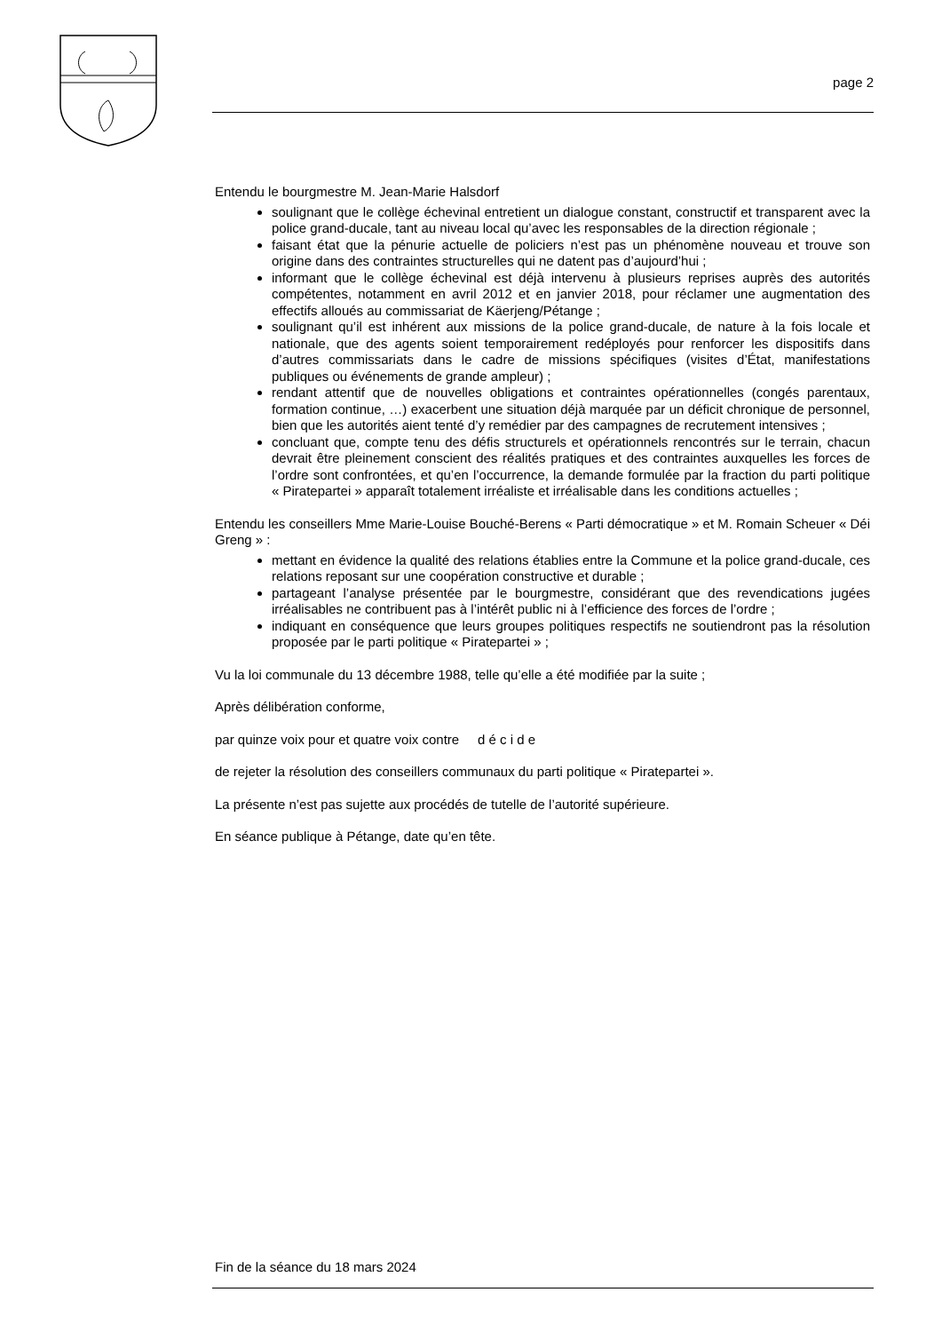page 2
Entendu le bourgmestre M. Jean-Marie Halsdorf
soulignant que le collège échevinal entretient un dialogue constant, constructif et transparent avec la police grand-ducale, tant au niveau local qu’avec les responsables de la direction régionale ;
faisant état que la pénurie actuelle de policiers n’est pas un phénomène nouveau et trouve son origine dans des contraintes structurelles qui ne datent pas d’aujourd’hui ;
informant que le collège échevinal est déjà intervenu à plusieurs reprises auprès des autorités compétentes, notamment en avril 2012 et en janvier 2018, pour réclamer une augmentation des effectifs alloués au commissariat de Käerjeng/Pétange ;
soulignant qu’il est inhérent aux missions de la police grand-ducale, de nature à la fois locale et nationale, que des agents soient temporairement redéployés pour renforcer les dispositifs dans d’autres commissariats dans le cadre de missions spécifiques (visites d’État, manifestations publiques ou événements de grande ampleur) ;
rendant attentif que de nouvelles obligations et contraintes opérationnelles (congés parentaux, formation continue, …) exacerbent une situation déjà marquée par un déficit chronique de personnel, bien que les autorités aient tenté d’y remédier par des campagnes de recrutement intensives ;
concluant que, compte tenu des défis structurels et opérationnels rencontrés sur le terrain, chacun devrait être pleinement conscient des réalités pratiques et des contraintes auxquelles les forces de l’ordre sont confrontées, et qu’en l’occurrence, la demande formulée par la fraction du parti politique « Piratepartei » apparaît totalement irréaliste et irréalisable dans les conditions actuelles ;
Entendu les conseillers Mme Marie-Louise Bouché-Berens « Parti démocratique » et M. Romain Scheuer « Déi Greng » :
mettant en évidence la qualité des relations établies entre la Commune et la police grand-ducale, ces relations reposant sur une coopération constructive et durable ;
partageant l’analyse présentée par le bourgmestre, considérant que des revendications jugées irréalisables ne contribuent pas à l’intérêt public ni à l’efficience des forces de l’ordre ;
indiquant en conséquence que leurs groupes politiques respectifs ne soutiendront pas la résolution proposée par le parti politique « Piratepartei » ;
Vu la loi communale du 13 décembre 1988, telle qu’elle a été modifiée par la suite ;
Après délibération conforme,
par quinze voix pour et quatre voix contre d é c i d e
de rejeter la résolution des conseillers communaux du parti politique « Piratepartei ».
La présente n’est pas sujette aux procédés de tutelle de l’autorité supérieure.
En séance publique à Pétange, date qu’en tête.
Fin de la séance du 18 mars 2024